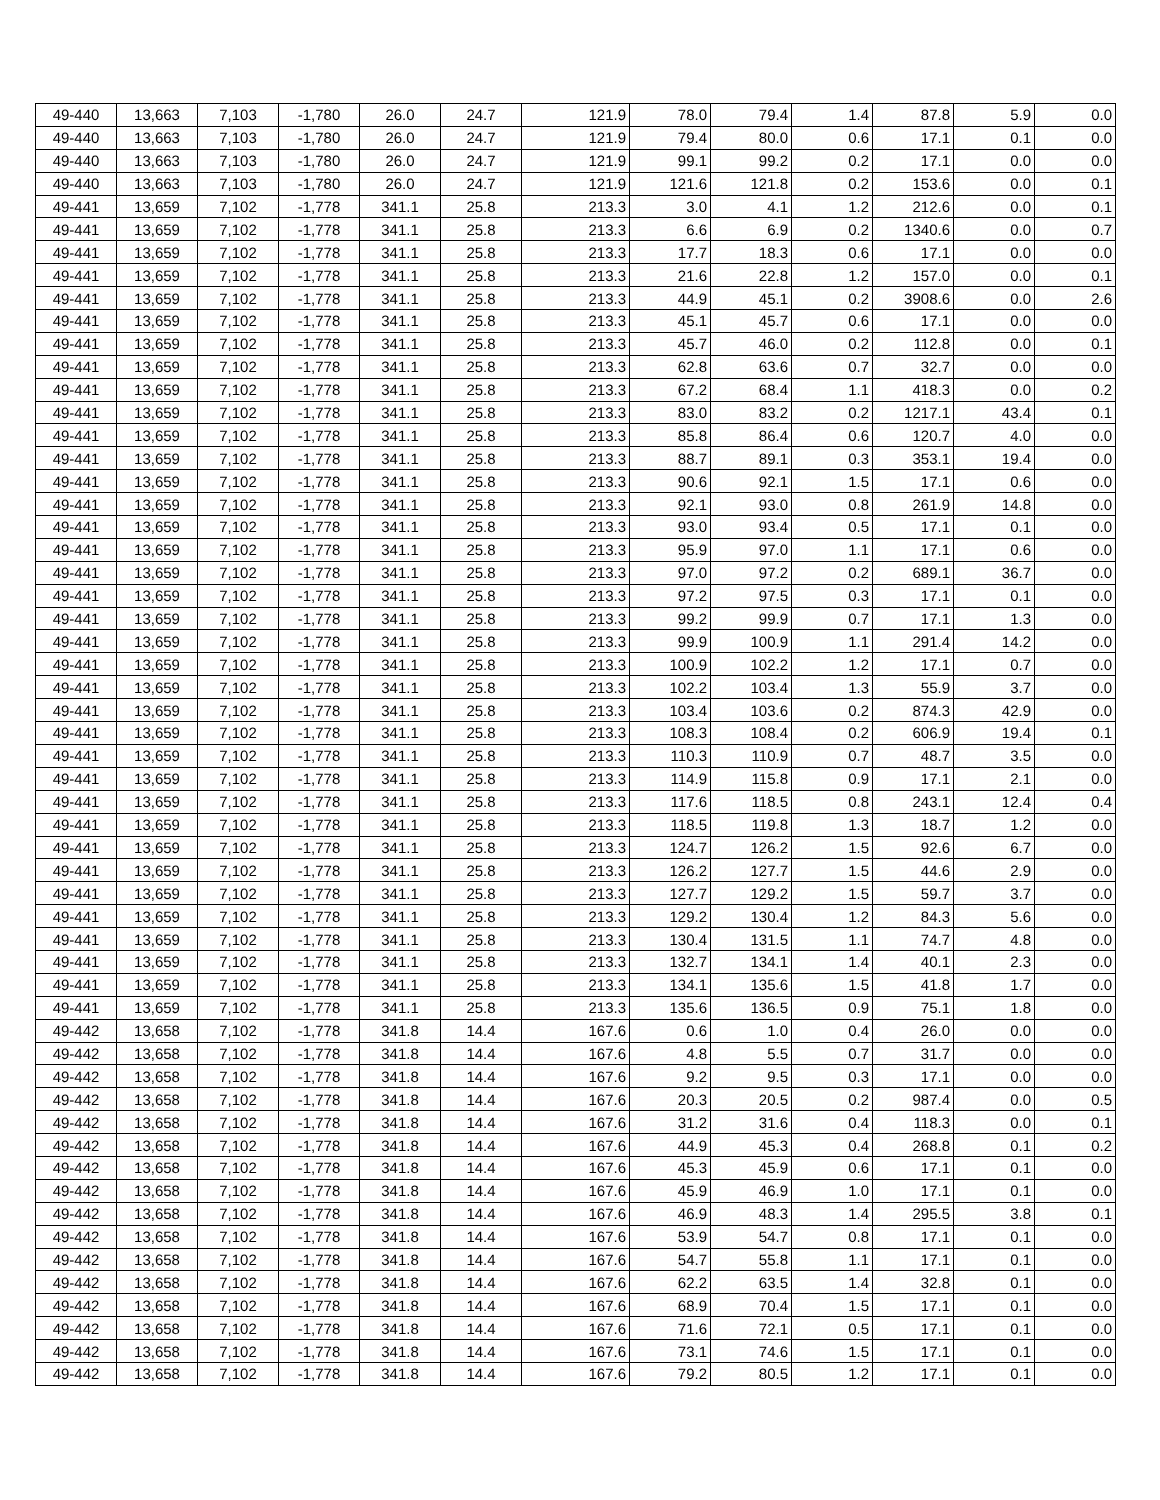| 49-440 | 13,663 | 7,103 | -1,780 | 26.0 | 24.7 | 121.9 | 78.0 | 79.4 | 1.4 | 87.8 | 5.9 | 0.0 |
| 49-440 | 13,663 | 7,103 | -1,780 | 26.0 | 24.7 | 121.9 | 79.4 | 80.0 | 0.6 | 17.1 | 0.1 | 0.0 |
| 49-440 | 13,663 | 7,103 | -1,780 | 26.0 | 24.7 | 121.9 | 99.1 | 99.2 | 0.2 | 17.1 | 0.0 | 0.0 |
| 49-440 | 13,663 | 7,103 | -1,780 | 26.0 | 24.7 | 121.9 | 121.6 | 121.8 | 0.2 | 153.6 | 0.0 | 0.1 |
| 49-441 | 13,659 | 7,102 | -1,778 | 341.1 | 25.8 | 213.3 | 3.0 | 4.1 | 1.2 | 212.6 | 0.0 | 0.1 |
| 49-441 | 13,659 | 7,102 | -1,778 | 341.1 | 25.8 | 213.3 | 6.6 | 6.9 | 0.2 | 1340.6 | 0.0 | 0.7 |
| 49-441 | 13,659 | 7,102 | -1,778 | 341.1 | 25.8 | 213.3 | 17.7 | 18.3 | 0.6 | 17.1 | 0.0 | 0.0 |
| 49-441 | 13,659 | 7,102 | -1,778 | 341.1 | 25.8 | 213.3 | 21.6 | 22.8 | 1.2 | 157.0 | 0.0 | 0.1 |
| 49-441 | 13,659 | 7,102 | -1,778 | 341.1 | 25.8 | 213.3 | 44.9 | 45.1 | 0.2 | 3908.6 | 0.0 | 2.6 |
| 49-441 | 13,659 | 7,102 | -1,778 | 341.1 | 25.8 | 213.3 | 45.1 | 45.7 | 0.6 | 17.1 | 0.0 | 0.0 |
| 49-441 | 13,659 | 7,102 | -1,778 | 341.1 | 25.8 | 213.3 | 45.7 | 46.0 | 0.2 | 112.8 | 0.0 | 0.1 |
| 49-441 | 13,659 | 7,102 | -1,778 | 341.1 | 25.8 | 213.3 | 62.8 | 63.6 | 0.7 | 32.7 | 0.0 | 0.0 |
| 49-441 | 13,659 | 7,102 | -1,778 | 341.1 | 25.8 | 213.3 | 67.2 | 68.4 | 1.1 | 418.3 | 0.0 | 0.2 |
| 49-441 | 13,659 | 7,102 | -1,778 | 341.1 | 25.8 | 213.3 | 83.0 | 83.2 | 0.2 | 1217.1 | 43.4 | 0.1 |
| 49-441 | 13,659 | 7,102 | -1,778 | 341.1 | 25.8 | 213.3 | 85.8 | 86.4 | 0.6 | 120.7 | 4.0 | 0.0 |
| 49-441 | 13,659 | 7,102 | -1,778 | 341.1 | 25.8 | 213.3 | 88.7 | 89.1 | 0.3 | 353.1 | 19.4 | 0.0 |
| 49-441 | 13,659 | 7,102 | -1,778 | 341.1 | 25.8 | 213.3 | 90.6 | 92.1 | 1.5 | 17.1 | 0.6 | 0.0 |
| 49-441 | 13,659 | 7,102 | -1,778 | 341.1 | 25.8 | 213.3 | 92.1 | 93.0 | 0.8 | 261.9 | 14.8 | 0.0 |
| 49-441 | 13,659 | 7,102 | -1,778 | 341.1 | 25.8 | 213.3 | 93.0 | 93.4 | 0.5 | 17.1 | 0.1 | 0.0 |
| 49-441 | 13,659 | 7,102 | -1,778 | 341.1 | 25.8 | 213.3 | 95.9 | 97.0 | 1.1 | 17.1 | 0.6 | 0.0 |
| 49-441 | 13,659 | 7,102 | -1,778 | 341.1 | 25.8 | 213.3 | 97.0 | 97.2 | 0.2 | 689.1 | 36.7 | 0.0 |
| 49-441 | 13,659 | 7,102 | -1,778 | 341.1 | 25.8 | 213.3 | 97.2 | 97.5 | 0.3 | 17.1 | 0.1 | 0.0 |
| 49-441 | 13,659 | 7,102 | -1,778 | 341.1 | 25.8 | 213.3 | 99.2 | 99.9 | 0.7 | 17.1 | 1.3 | 0.0 |
| 49-441 | 13,659 | 7,102 | -1,778 | 341.1 | 25.8 | 213.3 | 99.9 | 100.9 | 1.1 | 291.4 | 14.2 | 0.0 |
| 49-441 | 13,659 | 7,102 | -1,778 | 341.1 | 25.8 | 213.3 | 100.9 | 102.2 | 1.2 | 17.1 | 0.7 | 0.0 |
| 49-441 | 13,659 | 7,102 | -1,778 | 341.1 | 25.8 | 213.3 | 102.2 | 103.4 | 1.3 | 55.9 | 3.7 | 0.0 |
| 49-441 | 13,659 | 7,102 | -1,778 | 341.1 | 25.8 | 213.3 | 103.4 | 103.6 | 0.2 | 874.3 | 42.9 | 0.0 |
| 49-441 | 13,659 | 7,102 | -1,778 | 341.1 | 25.8 | 213.3 | 108.3 | 108.4 | 0.2 | 606.9 | 19.4 | 0.1 |
| 49-441 | 13,659 | 7,102 | -1,778 | 341.1 | 25.8 | 213.3 | 110.3 | 110.9 | 0.7 | 48.7 | 3.5 | 0.0 |
| 49-441 | 13,659 | 7,102 | -1,778 | 341.1 | 25.8 | 213.3 | 114.9 | 115.8 | 0.9 | 17.1 | 2.1 | 0.0 |
| 49-441 | 13,659 | 7,102 | -1,778 | 341.1 | 25.8 | 213.3 | 117.6 | 118.5 | 0.8 | 243.1 | 12.4 | 0.4 |
| 49-441 | 13,659 | 7,102 | -1,778 | 341.1 | 25.8 | 213.3 | 118.5 | 119.8 | 1.3 | 18.7 | 1.2 | 0.0 |
| 49-441 | 13,659 | 7,102 | -1,778 | 341.1 | 25.8 | 213.3 | 124.7 | 126.2 | 1.5 | 92.6 | 6.7 | 0.0 |
| 49-441 | 13,659 | 7,102 | -1,778 | 341.1 | 25.8 | 213.3 | 126.2 | 127.7 | 1.5 | 44.6 | 2.9 | 0.0 |
| 49-441 | 13,659 | 7,102 | -1,778 | 341.1 | 25.8 | 213.3 | 127.7 | 129.2 | 1.5 | 59.7 | 3.7 | 0.0 |
| 49-441 | 13,659 | 7,102 | -1,778 | 341.1 | 25.8 | 213.3 | 129.2 | 130.4 | 1.2 | 84.3 | 5.6 | 0.0 |
| 49-441 | 13,659 | 7,102 | -1,778 | 341.1 | 25.8 | 213.3 | 130.4 | 131.5 | 1.1 | 74.7 | 4.8 | 0.0 |
| 49-441 | 13,659 | 7,102 | -1,778 | 341.1 | 25.8 | 213.3 | 132.7 | 134.1 | 1.4 | 40.1 | 2.3 | 0.0 |
| 49-441 | 13,659 | 7,102 | -1,778 | 341.1 | 25.8 | 213.3 | 134.1 | 135.6 | 1.5 | 41.8 | 1.7 | 0.0 |
| 49-441 | 13,659 | 7,102 | -1,778 | 341.1 | 25.8 | 213.3 | 135.6 | 136.5 | 0.9 | 75.1 | 1.8 | 0.0 |
| 49-442 | 13,658 | 7,102 | -1,778 | 341.8 | 14.4 | 167.6 | 0.6 | 1.0 | 0.4 | 26.0 | 0.0 | 0.0 |
| 49-442 | 13,658 | 7,102 | -1,778 | 341.8 | 14.4 | 167.6 | 4.8 | 5.5 | 0.7 | 31.7 | 0.0 | 0.0 |
| 49-442 | 13,658 | 7,102 | -1,778 | 341.8 | 14.4 | 167.6 | 9.2 | 9.5 | 0.3 | 17.1 | 0.0 | 0.0 |
| 49-442 | 13,658 | 7,102 | -1,778 | 341.8 | 14.4 | 167.6 | 20.3 | 20.5 | 0.2 | 987.4 | 0.0 | 0.5 |
| 49-442 | 13,658 | 7,102 | -1,778 | 341.8 | 14.4 | 167.6 | 31.2 | 31.6 | 0.4 | 118.3 | 0.0 | 0.1 |
| 49-442 | 13,658 | 7,102 | -1,778 | 341.8 | 14.4 | 167.6 | 44.9 | 45.3 | 0.4 | 268.8 | 0.1 | 0.2 |
| 49-442 | 13,658 | 7,102 | -1,778 | 341.8 | 14.4 | 167.6 | 45.3 | 45.9 | 0.6 | 17.1 | 0.1 | 0.0 |
| 49-442 | 13,658 | 7,102 | -1,778 | 341.8 | 14.4 | 167.6 | 45.9 | 46.9 | 1.0 | 17.1 | 0.1 | 0.0 |
| 49-442 | 13,658 | 7,102 | -1,778 | 341.8 | 14.4 | 167.6 | 46.9 | 48.3 | 1.4 | 295.5 | 3.8 | 0.1 |
| 49-442 | 13,658 | 7,102 | -1,778 | 341.8 | 14.4 | 167.6 | 53.9 | 54.7 | 0.8 | 17.1 | 0.1 | 0.0 |
| 49-442 | 13,658 | 7,102 | -1,778 | 341.8 | 14.4 | 167.6 | 54.7 | 55.8 | 1.1 | 17.1 | 0.1 | 0.0 |
| 49-442 | 13,658 | 7,102 | -1,778 | 341.8 | 14.4 | 167.6 | 62.2 | 63.5 | 1.4 | 32.8 | 0.1 | 0.0 |
| 49-442 | 13,658 | 7,102 | -1,778 | 341.8 | 14.4 | 167.6 | 68.9 | 70.4 | 1.5 | 17.1 | 0.1 | 0.0 |
| 49-442 | 13,658 | 7,102 | -1,778 | 341.8 | 14.4 | 167.6 | 71.6 | 72.1 | 0.5 | 17.1 | 0.1 | 0.0 |
| 49-442 | 13,658 | 7,102 | -1,778 | 341.8 | 14.4 | 167.6 | 73.1 | 74.6 | 1.5 | 17.1 | 0.1 | 0.0 |
| 49-442 | 13,658 | 7,102 | -1,778 | 341.8 | 14.4 | 167.6 | 79.2 | 80.5 | 1.2 | 17.1 | 0.1 | 0.0 |